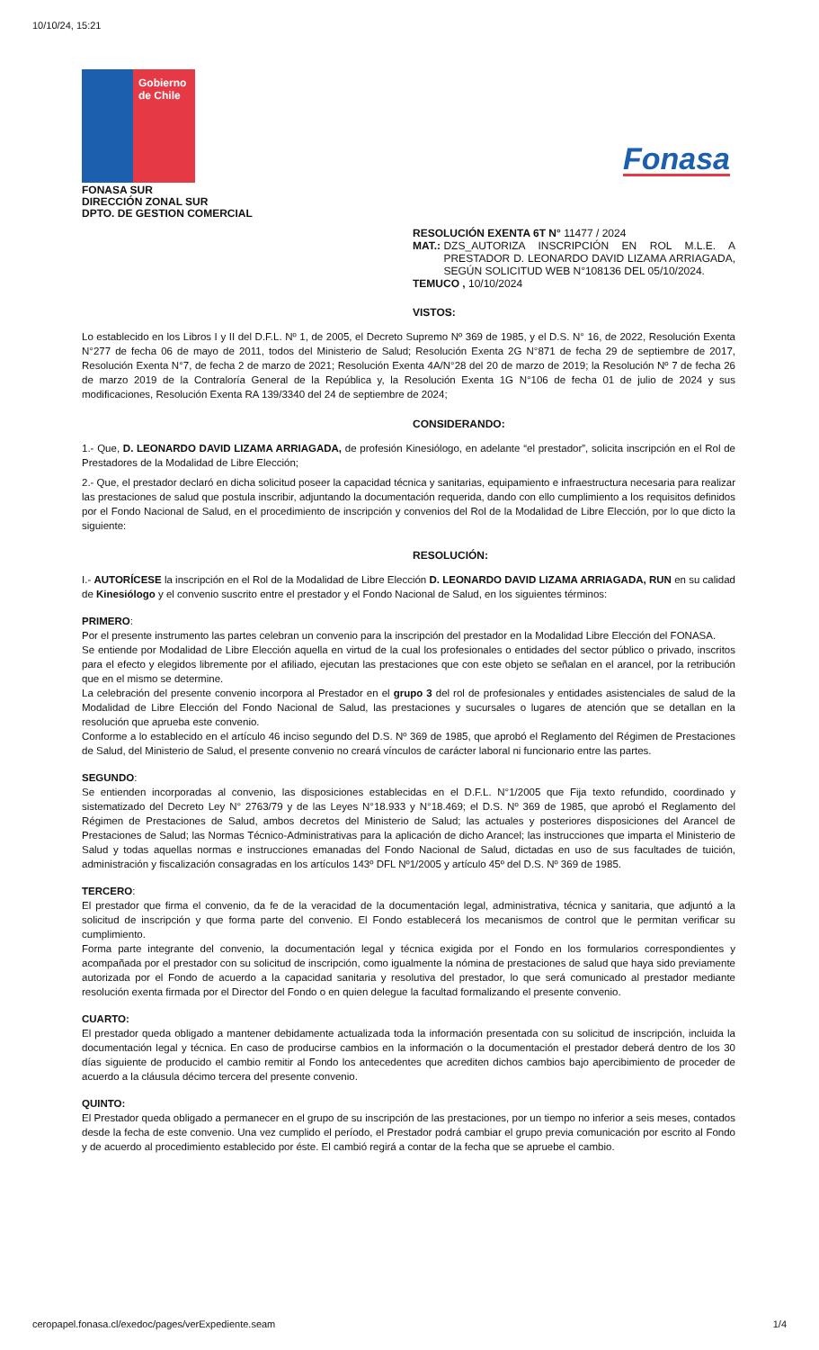10/10/24, 15:21
Gobierno de Chile
Fonasa
FONASA SUR
DIRECCIÓN ZONAL SUR
DPTO. DE GESTION COMERCIAL
RESOLUCIÓN EXENTA 6T N° 11477 / 2024
MAT.: DZS_AUTORIZA INSCRIPCIÓN EN ROL M.L.E. A PRESTADOR D. LEONARDO DAVID LIZAMA ARRIAGADA, SEGÚN SOLICITUD WEB N°108136 DEL 05/10/2024.
TEMUCO , 10/10/2024
VISTOS:
Lo establecido en los Libros I y II del D.F.L. Nº 1, de 2005, el Decreto Supremo Nº 369 de 1985, y el D.S. N° 16, de 2022, Resolución Exenta N°277 de fecha 06 de mayo de 2011, todos del Ministerio de Salud; Resolución Exenta 2G N°871 de fecha 29 de septiembre de 2017, Resolución Exenta N°7, de fecha 2 de marzo de 2021; Resolución Exenta 4A/N°28 del 20 de marzo de 2019; la Resolución Nº 7 de fecha 26 de marzo 2019 de la Contraloría General de la República y, la Resolución Exenta 1G N°106 de fecha 01 de julio de 2024 y sus modificaciones, Resolución Exenta RA 139/3340 del 24 de septiembre de 2024;
CONSIDERANDO:
1.- Que, D. LEONARDO DAVID LIZAMA ARRIAGADA, de profesión Kinesiólogo, en adelante “el prestador”, solicita inscripción en el Rol de Prestadores de la Modalidad de Libre Elección;
2.- Que, el prestador declaró en dicha solicitud poseer la capacidad técnica y sanitarias, equipamiento e infraestructura necesaria para realizar las prestaciones de salud que postula inscribir, adjuntando la documentación requerida, dando con ello cumplimiento a los requisitos definidos por el Fondo Nacional de Salud, en el procedimiento de inscripción y convenios del Rol de la Modalidad de Libre Elección, por lo que dicto la siguiente:
RESOLUCIÓN:
I.- AUTORÍCESE la inscripción en el Rol de la Modalidad de Libre Elección D. LEONARDO DAVID LIZAMA ARRIAGADA, RUN en su calidad de Kinesiólogo y el convenio suscrito entre el prestador y el Fondo Nacional de Salud, en los siguientes términos:
PRIMERO:
Por el presente instrumento las partes celebran un convenio para la inscripción del prestador en la Modalidad Libre Elección del FONASA.
Se entiende por Modalidad de Libre Elección aquella en virtud de la cual los profesionales o entidades del sector público o privado, inscritos para el efecto y elegidos libremente por el afiliado, ejecutan las prestaciones que con este objeto se señalan en el arancel, por la retribución que en el mismo se determine.
La celebración del presente convenio incorpora al Prestador en el grupo 3 del rol de profesionales y entidades asistenciales de salud de la Modalidad de Libre Elección del Fondo Nacional de Salud, las prestaciones y sucursales o lugares de atención que se detallan en la resolución que aprueba este convenio.
Conforme a lo establecido en el artículo 46 inciso segundo del D.S. Nº 369 de 1985, que aprobó el Reglamento del Régimen de Prestaciones de Salud, del Ministerio de Salud, el presente convenio no creará vínculos de carácter laboral ni funcionario entre las partes.
SEGUNDO:
Se entienden incorporadas al convenio, las disposiciones establecidas en el D.F.L. N°1/2005 que Fija texto refundido, coordinado y sistematizado del Decreto Ley N° 2763/79 y de las Leyes N°18.933 y N°18.469; el D.S. Nº 369 de 1985, que aprobó el Reglamento del Régimen de Prestaciones de Salud, ambos decretos del Ministerio de Salud; las actuales y posteriores disposiciones del Arancel de Prestaciones de Salud; las Normas Técnico-Administrativas para la aplicación de dicho Arancel; las instrucciones que imparta el Ministerio de Salud y todas aquellas normas e instrucciones emanadas del Fondo Nacional de Salud, dictadas en uso de sus facultades de tuición, administración y fiscalización consagradas en los artículos 143º DFL Nº1/2005 y artículo 45º del D.S. Nº 369 de 1985.
TERCERO:
El prestador que firma el convenio, da fe de la veracidad de la documentación legal, administrativa, técnica y sanitaria, que adjuntó a la solicitud de inscripción y que forma parte del convenio. El Fondo establecerá los mecanismos de control que le permitan verificar su cumplimiento.
Forma parte integrante del convenio, la documentación legal y técnica exigida por el Fondo en los formularios correspondientes y acompañada por el prestador con su solicitud de inscripción, como igualmente la nómina de prestaciones de salud que haya sido previamente autorizada por el Fondo de acuerdo a la capacidad sanitaria y resolutiva del prestador, lo que será comunicado al prestador mediante resolución exenta firmada por el Director del Fondo o en quien delegue la facultad formalizando el presente convenio.
CUARTO:
El prestador queda obligado a mantener debidamente actualizada toda la información presentada con su solicitud de inscripción, incluida la documentación legal y técnica. En caso de producirse cambios en la información o la documentación el prestador deberá dentro de los 30 días siguiente de producido el cambio remitir al Fondo los antecedentes que acrediten dichos cambios bajo apercibimiento de proceder de acuerdo a la cláusula décimo tercera del presente convenio.
QUINTO:
El Prestador queda obligado a permanecer en el grupo de su inscripción de las prestaciones, por un tiempo no inferior a seis meses, contados desde la fecha de este convenio. Una vez cumplido el período, el Prestador podrá cambiar el grupo previa comunicación por escrito al Fondo y de acuerdo al procedimiento establecido por éste. El cambió regirá a contar de la fecha que se apruebe el cambio.
ceropapel.fonasa.cl/exedoc/pages/verExpediente.seam 1/4